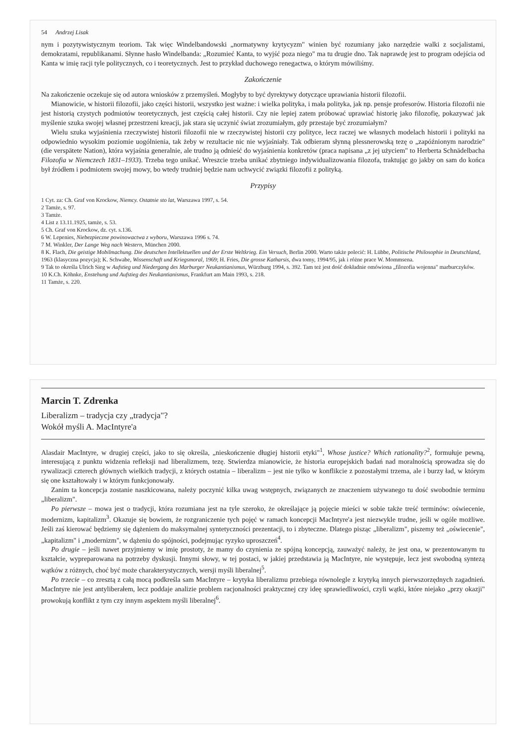54 Andrzej Lisak
nym i pozytywistycznym teoriom. Tak więc Windelbandowski „normatywny krytycyzm" winien być rozumiany jako narzędzie walki z socjalistami, demokratami, republikanami. Słynne hasło Windelbanda: „Rozumieć Kanta, to wyjść poza niego" ma tu drugie dno. Tak naprawdę jest to program odejścia od Kanta w imię racji tyle politycznych, co i teoretycznych. Jest to przykład duchowego renegactwa, o którym mówiliśmy.
Zakończenie
Na zakończenie oczekuje się od autora wniosków z przemyśleń. Mogłyby to być dyrektywy dotyczące uprawiania historii filozofii.
Mianowicie, w historii filozofii, jako części historii, wszystko jest ważne: i wielka polityka, i mała polityka, jak np. pensje profesorów. Historia filozofii nie jest historią czystych podmiotów teoretycznych, jest częścią całej historii. Czy nie lepiej zatem próbować uprawiać historię jako filozofię, pokazywać jak myślenie szuka swojej własnej przestrzeni kreacji, jak stara się uczynić świat zrozumiałym, gdy przestaje być zrozumiałym?
Wielu szuka wyjaśnienia rzeczywistej historii filozofii nie w rzeczywistej historii czy polityce, lecz raczej we własnych modelach historii i polityki na odpowiednio wysokim poziomie uogólnienia, tak żeby w rezultacie nic nie wyjaśniały. Tak odbieram słynną plessnerowską tezę o „zapóźnionym narodzie" (die verspätete Nation), która wyjaśnia generalnie, ale trudno ją odnieść do wyjaśnienia konkretów (praca napisana „z jej użyciem" to Herberta Schnädelbacha Filozofia w Niemczech 1831–1933). Trzeba tego unikać. Wreszcie trzeba unikać zbytniego indywidualizowania filozofa, traktując go jakby on sam do końca był źródłem i podmiotem swojej mowy, bo wtedy trudniej będzie nam uchwycić związki filozofii z polityką.
Przypisy
1 Cyt. za: Ch. Graf von Krockow, Niemcy. Ostatnie sto lat, Warszawa 1997, s. 54.
2 Tamże, s. 97.
3 Tamże.
4 List z 13.11.1925, tamże, s. 53.
5 Ch. Graf von Krockow, dz. cyt. s.136.
6 W. Lepenies, Niebezpieczne powinowactwa z wyboru, Warszawa 1996 s. 74.
7 M. Winkler, Der Lange Weg nach Western, München 2000.
8 K. Flach, Die geistige Mobilmachung. Die deutschen Intellektuellen und der Erste Weltkrieg. Ein Versuch, Berlin 2000. Warto także polecić: H. Lübbe, Politische Philosophie in Deutschland, 1963 (klasyczna pozycja); K. Schwabe, Wissenschaft und Kriegsmoral, 1969; H. Fries, Die grosse Katharsis, dwa tomy, 1994/95, jak i różne prace W. Mommsena.
9 Tak to określa Ulrich Sieg w Aufstieg und Niedergang des Marburger Neukantianismus, Würzburg 1994, s. 392. Tam też jest dość dokładnie omówiona „filozofia wojenna" marburczyków.
10 K.Ch. Köhnke, Enstehung und Aufstieg des Neukantianismus, Frankfurt am Main 1993, s. 218.
11 Tamże, s. 220.
Marcin T. Zdrenka
Liberalizm – tradycja czy „tradycja"?
Wokół myśli A. MacIntyre'a
Alasdair MacIntyre, w drugiej części, jako to się określa, „nieskończenie długiej historii etyki"<sup>1</sup>, Whose justice? Which rationality?<sup>2</sup>, formułuje pewną, interesującą z punktu widzenia refleksji nad liberalizmem, tezę. Stwierdza mianowicie, że historia europejskich badań nad moralnością sprowadza się do rywalizacji czterech głównych wielkich tradycji, z których ostatnia – liberalizm – jest nie tylko w konflikcie z pozostałymi trzema, ale i burzy ład, w którym się one kształtowały i w którym funkcjonowały.
Zanim ta koncepcja zostanie naszkicowana, należy poczynić kilka uwag wstępnych, związanych ze znaczeniem używanego tu dość swobodnie terminu „liberalizm".
Po pierwsze – mowa jest o tradycji, która rozumiana jest na tyle szeroko, że określające ją pojęcie mieści w sobie także treść terminów: oświecenie, modernizm, kapitalizm<sup>3</sup>. Okazuje się bowiem, że rozgraniczenie tych pojęć w ramach koncepcji MacIntyre'a jest niezwykle trudne, jeśli w ogóle możliwe. Jeśli zaś kierować będziemy się dążeniem do maksymalnej syntetyczności prezentacji, to i zbyteczne. Dlatego pisząc „liberalizm", piszemy też „oświecenie", „kapitalizm" i „modernizm", w dążeniu do spójności, podejmując ryzyko uproszczeń<sup>4</sup>.
Po drugie – jeśli nawet przyjmiemy w imię prostoty, że mamy do czynienia ze spójną koncepcją, zauważyć należy, że jest ona, w prezentowanym tu kształcie, wypreparowana na potrzeby dyskusji. Innymi słowy, w tej postaci, w jakiej przedstawia ją MacIntyre, nie występuje, lecz jest swobodną syntezą wątków z różnych, choć być może charakterystycznych, wersji myśli liberalnej<sup>5</sup>.
Po trzecie – co zresztą z całą mocą podkreśla sam MacIntyre – krytyka liberalizmu przebiega równolegle z krytyką innych pierwszorzędnych zagadnień. MacIntyre nie jest antyliberałem, lecz poddaje analizie problem racjonalności praktycznej czy ideę sprawiedliwości, czyli wątki, które niejako „przy okazji" prowokują konflikt z tym czy innym aspektem myśli liberalnej<sup>6</sup>.